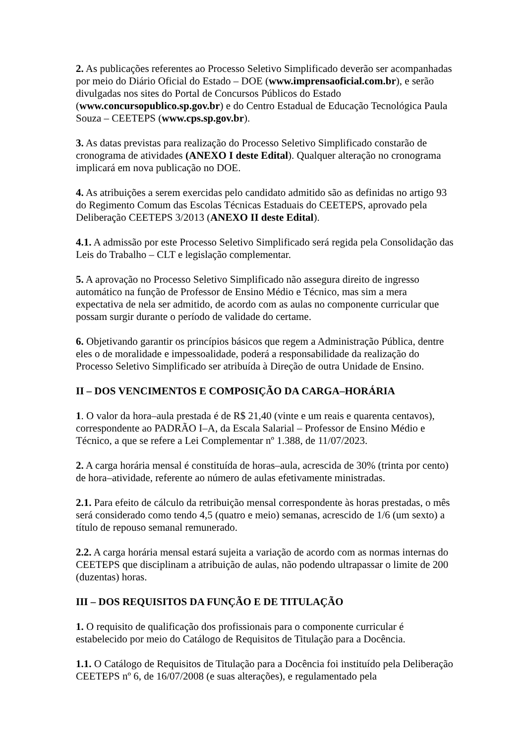2. As publicações referentes ao Processo Seletivo Simplificado deverão ser acompanhadas por meio do Diário Oficial do Estado – DOE (www.imprensaoficial.com.br), e serão divulgadas nos sites do Portal de Concursos Públicos do Estado (www.concursopublico.sp.gov.br) e do Centro Estadual de Educação Tecnológica Paula Souza – CEETEPS (www.cps.sp.gov.br).
3. As datas previstas para realização do Processo Seletivo Simplificado constarão de cronograma de atividades (ANEXO I deste Edital). Qualquer alteração no cronograma implicará em nova publicação no DOE.
4. As atribuições a serem exercidas pelo candidato admitido são as definidas no artigo 93 do Regimento Comum das Escolas Técnicas Estaduais do CEETEPS, aprovado pela Deliberação CEETEPS 3/2013 (ANEXO II deste Edital).
4.1. A admissão por este Processo Seletivo Simplificado será regida pela Consolidação das Leis do Trabalho – CLT e legislação complementar.
5. A aprovação no Processo Seletivo Simplificado não assegura direito de ingresso automático na função de Professor de Ensino Médio e Técnico, mas sim a mera expectativa de nela ser admitido, de acordo com as aulas no componente curricular que possam surgir durante o período de validade do certame.
6. Objetivando garantir os princípios básicos que regem a Administração Pública, dentre eles o de moralidade e impessoalidade, poderá a responsabilidade da realização do Processo Seletivo Simplificado ser atribuída à Direção de outra Unidade de Ensino.
II – DOS VENCIMENTOS E COMPOSIÇÃO DA CARGA–HORÁRIA
1. O valor da hora–aula prestada é de R$ 21,40 (vinte e um reais e quarenta centavos), correspondente ao PADRÃO I–A, da Escala Salarial – Professor de Ensino Médio e Técnico, a que se refere a Lei Complementar nº 1.388, de 11/07/2023.
2. A carga horária mensal é constituída de horas–aula, acrescida de 30% (trinta por cento) de hora–atividade, referente ao número de aulas efetivamente ministradas.
2.1. Para efeito de cálculo da retribuição mensal correspondente às horas prestadas, o mês será considerado como tendo 4,5 (quatro e meio) semanas, acrescido de 1/6 (um sexto) a título de repouso semanal remunerado.
2.2. A carga horária mensal estará sujeita a variação de acordo com as normas internas do CEETEPS que disciplinam a atribuição de aulas, não podendo ultrapassar o limite de 200 (duzentas) horas.
III – DOS REQUISITOS DA FUNÇÃO E DE TITULAÇÃO
1. O requisito de qualificação dos profissionais para o componente curricular é estabelecido por meio do Catálogo de Requisitos de Titulação para a Docência.
1.1. O Catálogo de Requisitos de Titulação para a Docência foi instituído pela Deliberação CEETEPS nº 6, de 16/07/2008 (e suas alterações), e regulamentado pela